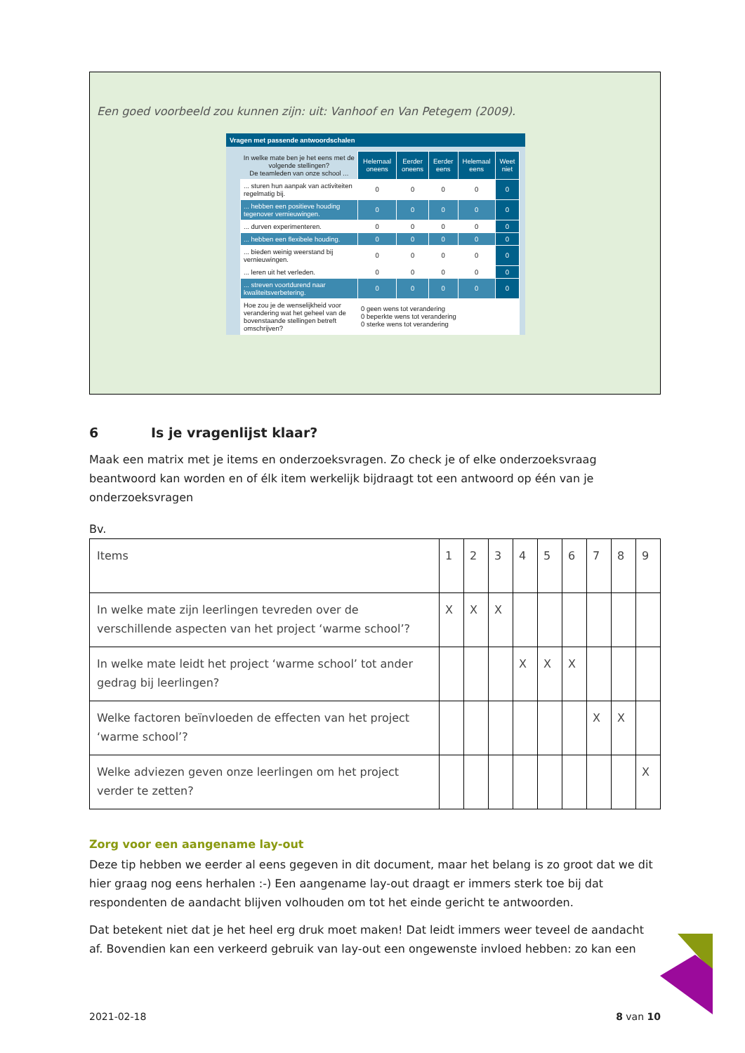Een goed voorbeeld zou kunnen zijn: uit: Vanhoof en Van Petegem (2009).
Vragen met passende antwoordschalen
| In welke mate ben je het eens met de volgende stellingen? De teamleden van onze school ... | Helemaal oneens | Eerder oneens | Eerder eens | Helemaal eens | Weet niet |
| ... sturen hun aanpak van activiteiten regelmatig bij. | 0 | 0 | 0 | 0 | 0 |
| ... hebben een positieve houding tegenover vernieuwingen. | 0 | 0 | 0 | 0 | 0 |
| ... durven experimenteren. | 0 | 0 | 0 | 0 | 0 |
| ... hebben een flexibele houding. | 0 | 0 | 0 | 0 | 0 |
| ... bieden weinig weerstand bij vernieuwingen. | 0 | 0 | 0 | 0 | 0 |
| ... leren uit het verleden. | 0 | 0 | 0 | 0 | 0 |
| ... streven voortdurend naar kwaliteitsverbetering. | 0 | 0 | 0 | 0 | 0 |
| Hoe zou je de wenselijkheid voor verandering wat het geheel van de bovenstaande stellingen betreft omschrijven? | 0 geen wens tot verandering 0 beperkte wens tot verandering 0 sterke wens tot verandering | | | | |
6 Is je vragenlijst klaar?
Maak een matrix met je items en onderzoeksvragen. Zo check je of elke onderzoeksvraag beantwoord kan worden en of élk item werkelijk bijdraagt tot een antwoord op één van je onderzoeksvragen
Bv.
| Items | 1 | 2 | 3 | 4 | 5 | 6 | 7 | 8 | 9 |
| In welke mate zijn leerlingen tevreden over de verschillende aspecten van het project ‘warme school’? | X | X | X | | | | | | |
| In welke mate leidt het project ‘warme school’ tot ander gedrag bij leerlingen? | | | | X | X | X | | | |
| Welke factoren beïnvloeden de effecten van het project ‘warme school’? | | | | | | | X | X | |
| Welke adviezen geven onze leerlingen om het project verder te zetten? | | | | | | | | | X |
Zorg voor een aangename lay-out
Deze tip hebben we eerder al eens gegeven in dit document, maar het belang is zo groot dat we dit hier graag nog eens herhalen :-) Een aangename lay-out draagt er immers sterk toe bij dat respondenten de aandacht blijven volhouden om tot het einde gericht te antwoorden.
Dat betekent niet dat je het heel erg druk moet maken! Dat leidt immers weer teveel de aandacht af. Bovendien kan een verkeerd gebruik van lay-out een ongewenste invloed hebben: zo kan een
2021-02-18 8 van 10